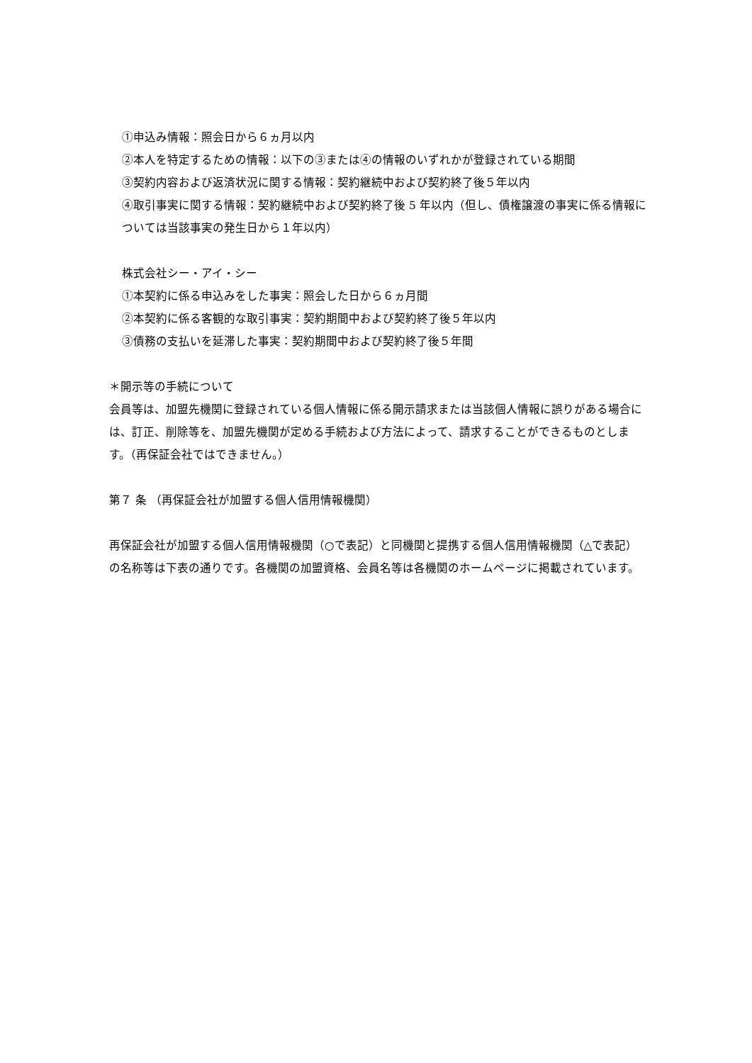①申込み情報：照会日から６ヵ月以内
②本人を特定するための情報：以下の③または④の情報のいずれかが登録されている期間
③契約内容および返済状況に関する情報：契約継続中および契約終了後５年以内
④取引事実に関する情報：契約継続中および契約終了後 5 年以内（但し、債権譲渡の事実に係る情報については当該事実の発生日から１年以内）
株式会社シー・アイ・シー
①本契約に係る申込みをした事実：照会した日から６ヵ月間
②本契約に係る客観的な取引事実：契約期間中および契約終了後５年以内
③債務の支払いを延滞した事実：契約期間中および契約終了後５年間
＊開示等の手続について
会員等は、加盟先機関に登録されている個人情報に係る開示請求または当該個人情報に誤りがある場合には、訂正、削除等を、加盟先機関が定める手続および方法によって、請求することができるものとします。（再保証会社ではできません。）
第７ 条 （再保証会社が加盟する個人信用情報機関）
再保証会社が加盟する個人信用情報機関（○で表記）と同機関と提携する個人信用情報機関（△で表記）の名称等は下表の通りです。各機関の加盟資格、会員名等は各機関のホームページに掲載されています。